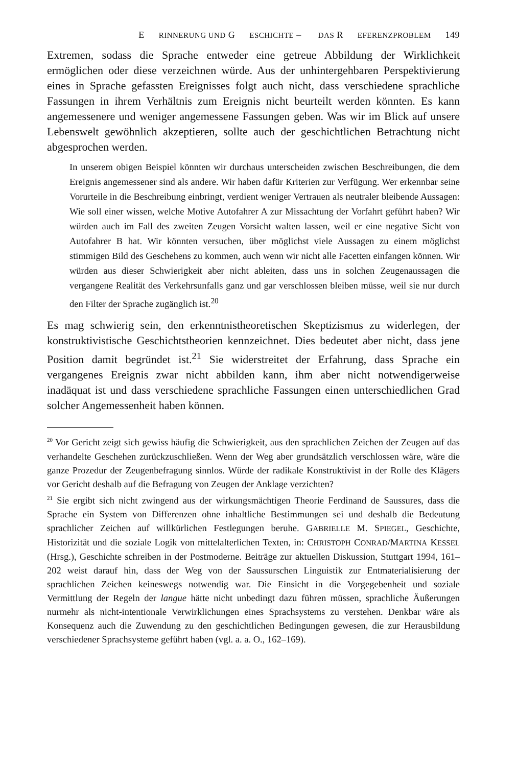E RINNERUNG UND G ESCHICHTE – DAS R EFERENZPROBLEM 149
Extremen, sodass die Sprache entweder eine getreue Abbildung der Wirklichkeit ermöglichen oder diese verzeichnen würde. Aus der unhintergehbaren Perspektivierung eines in Sprache gefassten Ereignisses folgt auch nicht, dass verschiedene sprachliche Fassungen in ihrem Verhältnis zum Ereignis nicht beurteilt werden könnten. Es kann angemessenere und weniger angemessene Fassungen geben. Was wir im Blick auf unsere Lebenswelt gewöhnlich akzeptieren, sollte auch der geschichtlichen Betrachtung nicht abgesprochen werden.
In unserem obigen Beispiel könnten wir durchaus unterscheiden zwischen Beschreibungen, die dem Ereignis angemessener sind als andere. Wir haben dafür Kriterien zur Verfügung. Wer erkennbar seine Vorurteile in die Beschreibung einbringt, verdient weniger Vertrauen als neutraler bleibende Aussagen: Wie soll einer wissen, welche Motive Autofahrer A zur Missachtung der Vorfahrt geführt haben? Wir würden auch im Fall des zweiten Zeugen Vorsicht walten lassen, weil er eine negative Sicht von Autofahrer B hat. Wir könnten versuchen, über möglichst viele Aussagen zu einem möglichst stimmigen Bild des Geschehens zu kommen, auch wenn wir nicht alle Facetten einfangen können. Wir würden aus dieser Schwierigkeit aber nicht ableiten, dass uns in solchen Zeugenaussagen die vergangene Realität des Verkehrsunfalls ganz und gar verschlossen bleiben müsse, weil sie nur durch den Filter der Sprache zugänglich ist.<sup>20</sup>
Es mag schwierig sein, den erkenntnistheoretischen Skeptizismus zu widerlegen, der konstruktivistische Geschichtstheorien kennzeichnet. Dies bedeutet aber nicht, dass jene Position damit begründet ist.<sup>21</sup> Sie widerstreitet der Erfahrung, dass Sprache ein vergangenes Ereignis zwar nicht abbilden kann, ihm aber nicht notwendigerweise inadäquat ist und dass verschiedene sprachliche Fassungen einen unterschiedlichen Grad solcher Angemessenheit haben können.
<sup>20</sup> Vor Gericht zeigt sich gewiss häufig die Schwierigkeit, aus den sprachlichen Zeichen der Zeugen auf das verhandelte Geschehen zurückzuschließen. Wenn der Weg aber grundsätzlich verschlossen wäre, wäre die ganze Prozedur der Zeugenbefragung sinnlos. Würde der radikale Konstruktivist in der Rolle des Klägers vor Gericht deshalb auf die Befragung von Zeugen der Anklage verzichten?
<sup>21</sup> Sie ergibt sich nicht zwingend aus der wirkungsmächtigen Theorie Ferdinand de Saussures, dass die Sprache ein System von Differenzen ohne inhaltliche Bestimmungen sei und deshalb die Bedeutung sprachlicher Zeichen auf willkürlichen Festlegungen beruhe. GABRIELLE M. SPIEGEL, Geschichte, Historizität und die soziale Logik von mittelalterlichen Texten, in: CHRISTOPH CONRAD/MARTINA KESSEL (Hrsg.), Geschichte schreiben in der Postmoderne. Beiträge zur aktuellen Diskussion, Stuttgart 1994, 161–202 weist darauf hin, dass der Weg von der Saussurschen Linguistik zur Entmaterialisierung der sprachlichen Zeichen keineswegs notwendig war. Die Einsicht in die Vorgegebenheit und soziale Vermittlung der Regeln der langue hätte nicht unbedingt dazu führen müssen, sprachliche Äußerungen nurmehr als nicht-intentionale Verwirklichungen eines Sprachsystems zu verstehen. Denkbar wäre als Konsequenz auch die Zuwendung zu den geschichtlichen Bedingungen gewesen, die zur Herausbildung verschiedener Sprachsysteme geführt haben (vgl. a. a. O., 162–169).